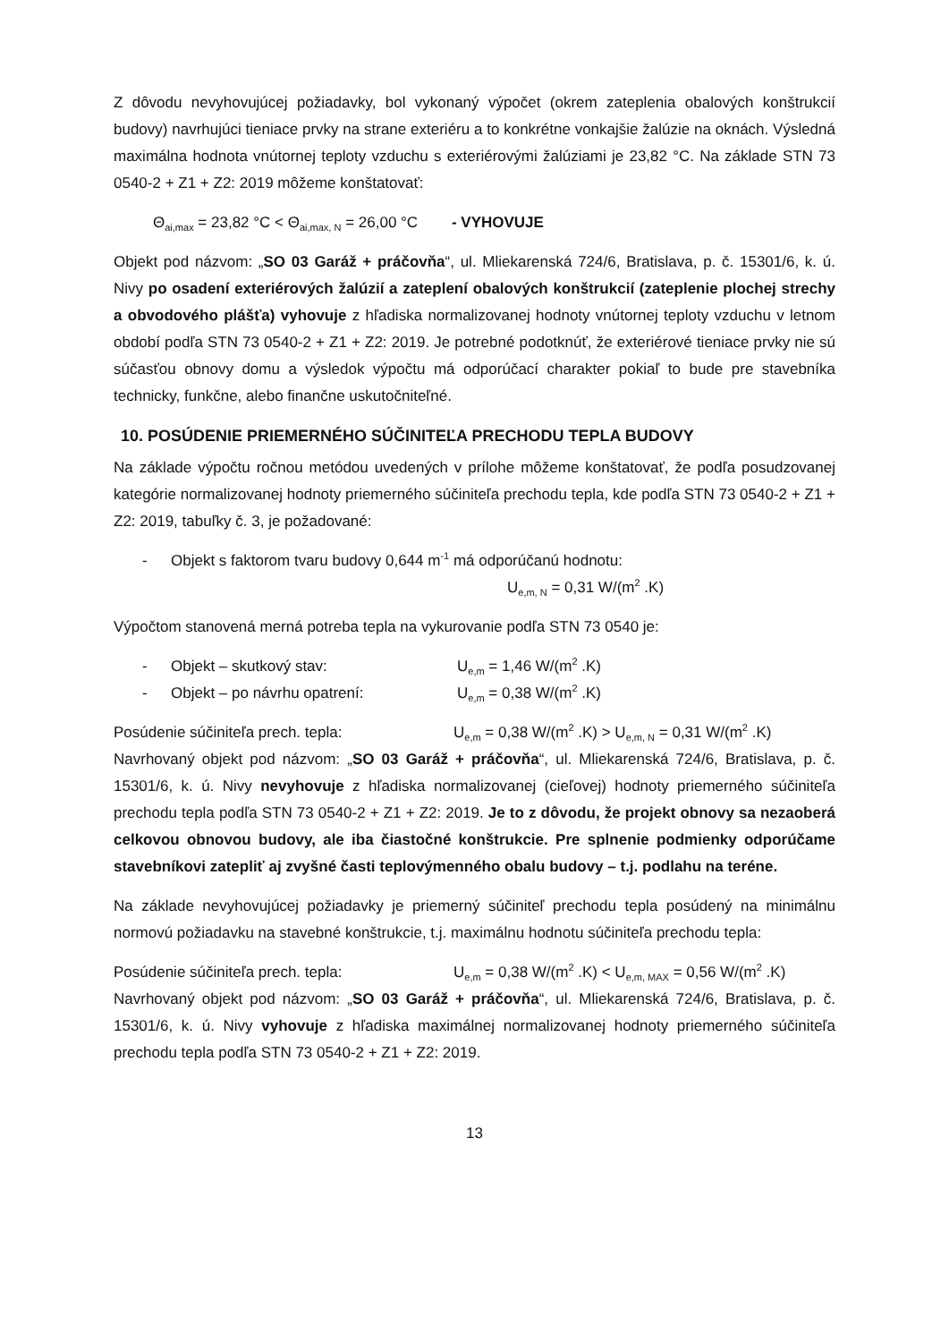Z dôvodu nevyhovujúcej požiadavky, bol vykonaný výpočet (okrem zateplenia obalových konštrukcií budovy) navrhujúci tieniace prvky na strane exteriéru a to konkrétne vonkajšie žalúzie na oknách. Výsledná maximálna hodnota vnútornej teploty vzduchu s exteriérovými žalúziami je 23,82 °C. Na základe STN 73 0540-2 + Z1 + Z2: 2019 môžeme konštatovať:
Θ<sub>ai,max</sub> = 23,82 °C < Θ<sub>ai,max, N</sub> = 26,00 °C - VYHOVUJE
Objekt pod názvom: „SO 03 Garáž + práčovňa“, ul. Mliekarenská 724/6, Bratislava, p. č. 15301/6, k. ú. Nivy po osadení exteriérových žalúzií a zateplení obalových konštrukcií (zateplenie plochej strechy a obvodového plášťa) vyhovuje z hľadiska normalizovanej hodnoty vnútornej teploty vzduchu v letnom období podľa STN 73 0540-2 + Z1 + Z2: 2019. Je potrebné podotknúť, že exteriérové tieniace prvky nie sú súčasťou obnovy domu a výsledok výpočtu má odporúčací charakter pokiaľ to bude pre stavebníka technicky, funkčne, alebo finančne uskutočniteľné.
10. POSÚDENIE PRIEMERNÉHO SÚČINITEĽA PRECHODU TEPLA BUDOVY
Na základe výpočtu ročnou metódou uvedených v prílohe môžeme konštatovať, že podľa posudzovanej kategórie normalizovanej hodnoty priemerného súčiniteľa prechodu tepla, kde podľa STN 73 0540-2 + Z1 + Z2: 2019, tabuľky č. 3, je požadované:
- Objekt s faktorom tvaru budovy 0,644 m<sup>-1</sup> má odporúčanú hodnotu:
U<sub>e,m, N</sub> = 0,31 W/(m<sup>2</sup> .K)
Výpočtom stanovená merná potreba tepla na vykurovanie podľa STN 73 0540 je:
- Objekt – skutkový stav: U<sub>e,m</sub> = 1,46 W/(m<sup>2</sup> .K)
- Objekt – po návrhu opatrení: U<sub>e,m</sub> = 0,38 W/(m<sup>2</sup> .K)
Posúdenie súčiniteľa prech. tepla: U<sub>e,m</sub> = 0,38 W/(m<sup>2</sup> .K) > U<sub>e,m, N</sub> = 0,31 W/(m<sup>2</sup> .K)
Navrhovaný objekt pod názvom: „SO 03 Garáž + práčovňa“, ul. Mliekarenská 724/6, Bratislava, p. č. 15301/6, k. ú. Nivy nevyhovuje z hľadiska normalizovanej (cieľovej) hodnoty priemerného súčiniteľa prechodu tepla podľa STN 73 0540-2 + Z1 + Z2: 2019. Je to z dôvodu, že projekt obnovy sa nezaoberá celkovou obnovou budovy, ale iba čiastočné konštrukcie. Pre splnenie podmienky odporúčame stavebníkovi zatepliť aj zvyšné časti teplovýmenného obalu budovy – t.j. podlahu na teréne.
Na základe nevyhovujúcej požiadavky je priemerný súčiniteľ prechodu tepla posúdený na minimálnu normovú požiadavku na stavebné konštrukcie, t.j. maximálnu hodnotu súčiniteľa prechodu tepla:
Posúdenie súčiniteľa prech. tepla: U<sub>e,m</sub> = 0,38 W/(m<sup>2</sup> .K) < U<sub>e,m, MAX</sub> = 0,56 W/(m<sup>2</sup> .K)
Navrhovaný objekt pod názvom: „SO 03 Garáž + práčovňa“, ul. Mliekarenská 724/6, Bratislava, p. č. 15301/6, k. ú. Nivy vyhovuje z hľadiska maximálnej normalizovanej hodnoty priemerného súčiniteľa prechodu tepla podľa STN 73 0540-2 + Z1 + Z2: 2019.
13